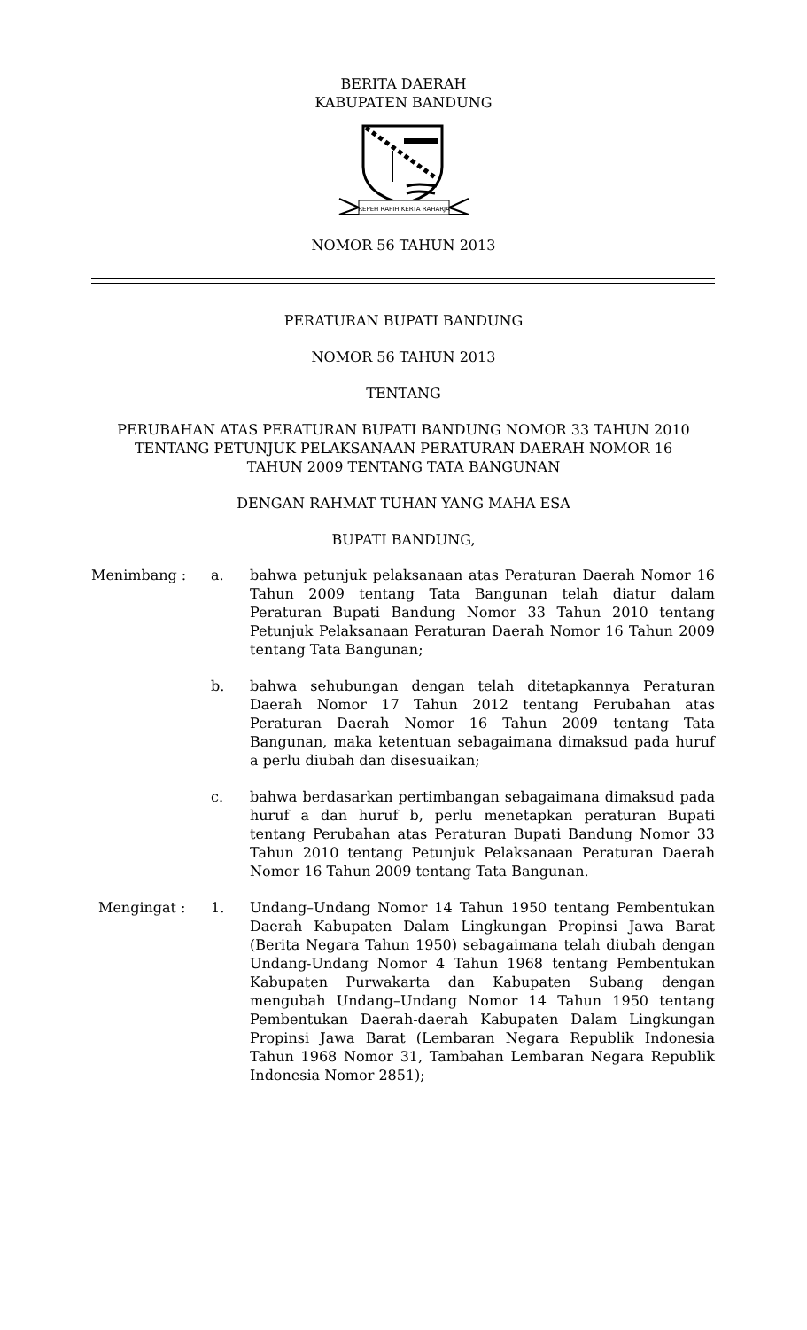BERITA DAERAH
KABUPATEN BANDUNG
REPEH RAPIH KERTA RAHARJA
NOMOR 56 TAHUN 2013
PERATURAN BUPATI BANDUNG
NOMOR 56 TAHUN 2013
TENTANG
PERUBAHAN ATAS PERATURAN BUPATI BANDUNG NOMOR 33 TAHUN 2010
TENTANG PETUNJUK PELAKSANAAN PERATURAN DAERAH NOMOR 16
TAHUN 2009 TENTANG TATA BANGUNAN
DENGAN RAHMAT TUHAN YANG MAHA ESA
BUPATI BANDUNG,
| Menimbang : | a. | bahwa petunjuk pelaksanaan atas Peraturan Daerah Nomor 16 Tahun 2009 tentang Tata Bangunan telah diatur dalam Peraturan Bupati Bandung Nomor 33 Tahun 2010 tentang Petunjuk Pelaksanaan Peraturan Daerah Nomor 16 Tahun 2009 tentang Tata Bangunan; |
| | b. | bahwa sehubungan dengan telah ditetapkannya Peraturan Daerah Nomor 17 Tahun 2012 tentang Perubahan atas Peraturan Daerah Nomor 16 Tahun 2009 tentang Tata Bangunan, maka ketentuan sebagaimana dimaksud pada huruf a perlu diubah dan disesuaikan; |
| | c. | bahwa berdasarkan pertimbangan sebagaimana dimaksud pada huruf a dan huruf b, perlu menetapkan peraturan Bupati tentang Perubahan atas Peraturan Bupati Bandung Nomor 33 Tahun 2010 tentang Petunjuk Pelaksanaan Peraturan Daerah Nomor 16 Tahun 2009 tentang Tata Bangunan. |
| Mengingat : | 1. | Undang–Undang Nomor 14 Tahun 1950 tentang Pembentukan Daerah Kabupaten Dalam Lingkungan Propinsi Jawa Barat (Berita Negara Tahun 1950) sebagaimana telah diubah dengan Undang-Undang Nomor 4 Tahun 1968 tentang Pembentukan Kabupaten Purwakarta dan Kabupaten Subang dengan mengubah Undang–Undang Nomor 14 Tahun 1950 tentang Pembentukan Daerah-daerah Kabupaten Dalam Lingkungan Propinsi Jawa Barat (Lembaran Negara Republik Indonesia Tahun 1968 Nomor 31, Tambahan Lembaran Negara Republik Indonesia Nomor 2851); |